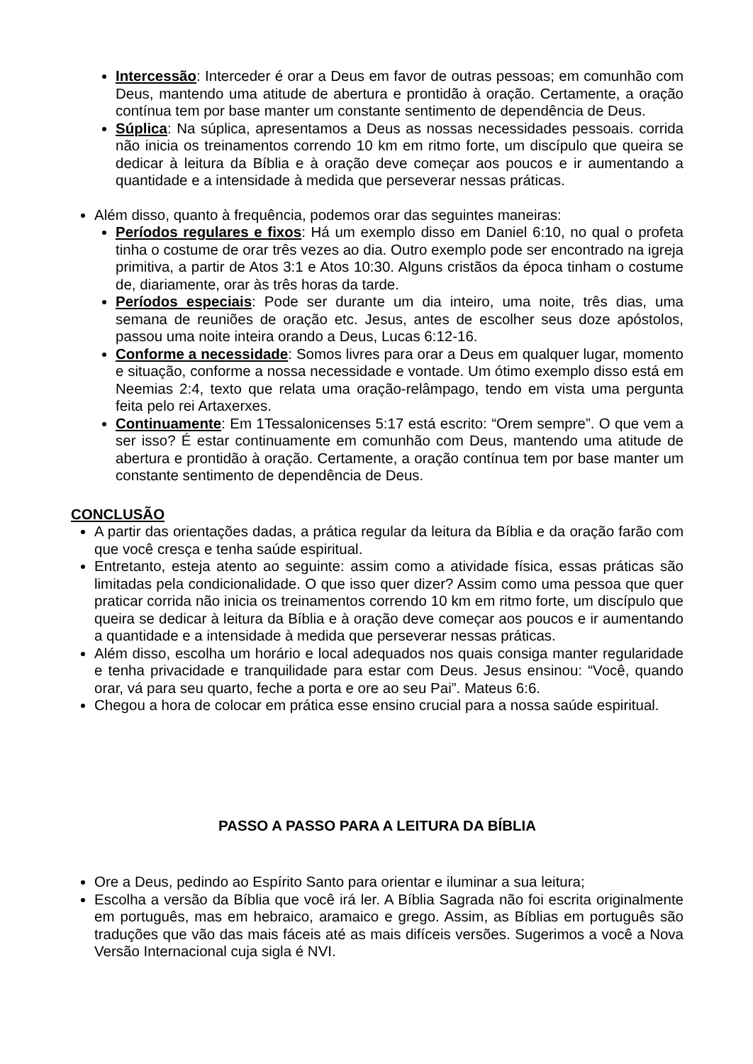Intercessão: Interceder é orar a Deus em favor de outras pessoas; em comunhão com Deus, mantendo uma atitude de abertura e prontidão à oração. Certamente, a oração contínua tem por base manter um constante sentimento de dependência de Deus.
Súplica: Na súplica, apresentamos a Deus as nossas necessidades pessoais. corrida não inicia os treinamentos correndo 10 km em ritmo forte, um discípulo que queira se dedicar à leitura da Bíblia e à oração deve começar aos poucos e ir aumentando a quantidade e a intensidade à medida que perseverar nessas práticas.
Além disso, quanto à frequência, podemos orar das seguintes maneiras:
Períodos regulares e fixos: Há um exemplo disso em Daniel 6:10, no qual o profeta tinha o costume de orar três vezes ao dia. Outro exemplo pode ser encontrado na igreja primitiva, a partir de Atos 3:1 e Atos 10:30. Alguns cristãos da época tinham o costume de, diariamente, orar às três horas da tarde.
Períodos especiais: Pode ser durante um dia inteiro, uma noite, três dias, uma semana de reuniões de oração etc. Jesus, antes de escolher seus doze apóstolos, passou uma noite inteira orando a Deus, Lucas 6:12-16.
Conforme a necessidade: Somos livres para orar a Deus em qualquer lugar, momento e situação, conforme a nossa necessidade e vontade. Um ótimo exemplo disso está em Neemias 2:4, texto que relata uma oração-relâmpago, tendo em vista uma pergunta feita pelo rei Artaxerxes.
Continuamente: Em 1Tessalonicenses 5:17 está escrito: “Orem sempre”. O que vem a ser isso? É estar continuamente em comunhão com Deus, mantendo uma atitude de abertura e prontidão à oração. Certamente, a oração contínua tem por base manter um constante sentimento de dependência de Deus.
CONCLUSÃO
A partir das orientações dadas, a prática regular da leitura da Bíblia e da oração farão com que você cresça e tenha saúde espiritual.
Entretanto, esteja atento ao seguinte: assim como a atividade física, essas práticas são limitadas pela condicionalidade. O que isso quer dizer? Assim como uma pessoa que quer praticar corrida não inicia os treinamentos correndo 10 km em ritmo forte, um discípulo que queira se dedicar à leitura da Bíblia e à oração deve começar aos poucos e ir aumentando a quantidade e a intensidade à medida que perseverar nessas práticas.
Além disso, escolha um horário e local adequados nos quais consiga manter regularidade e tenha privacidade e tranquilidade para estar com Deus. Jesus ensinou: “Você, quando orar, vá para seu quarto, feche a porta e ore ao seu Pai”. Mateus 6:6.
Chegou a hora de colocar em prática esse ensino crucial para a nossa saúde espiritual.
PASSO A PASSO PARA A LEITURA DA BÍBLIA
Ore a Deus, pedindo ao Espírito Santo para orientar e iluminar a sua leitura;
Escolha a versão da Bíblia que você irá ler. A Bíblia Sagrada não foi escrita originalmente em português, mas em hebraico, aramaico e grego. Assim, as Bíblias em português são traduções que vão das mais fáceis até as mais difíceis versões. Sugerimos a você a Nova Versão Internacional cuja sigla é NVI.